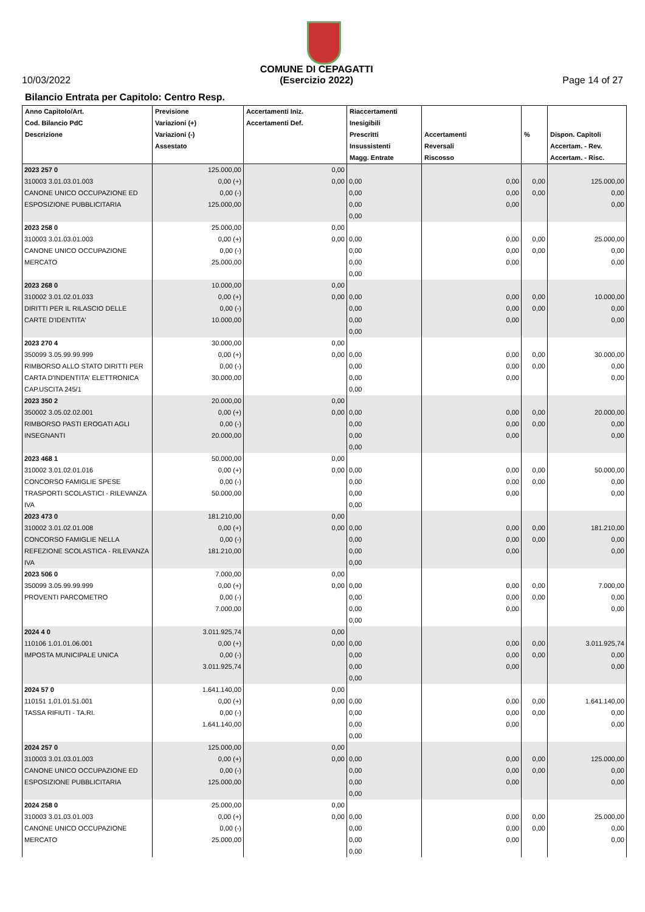10/03/2022
COMUNE DI CEPAGATTI
(Esercizio 2022)
Page 14 of 27
Bilancio Entrata per Capitolo: Centro Resp.
| Anno Capitolo/Art. Cod. Bilancio PdC Descrizione | Previsione Variazioni (+) Variazioni (-) Assestato | Accertamenti Iniz. Accertamenti Def. | Riaccertamenti Inesigibili Prescritti Insussistenti Magg. Entrate | Accertamenti Reversali Riscosso | % | Dispon. Capitoli Accertam. - Rev. Accertam. - Risc. |
| --- | --- | --- | --- | --- | --- | --- |
| 2023 257 0 310003 3.01.03.01.003 CANONE UNICO OCCUPAZIONE ED ESPOSIZIONE PUBBLICITARIA | 125.000,00 0,00 (+) 0,00 (-) 125.000,00 | 0,00 0,00 | 0,00 0,00 0,00 0,00 | 0,00 0,00 0,00 | 0,00 0,00 | 125.000,00 0,00 0,00 |
| 2023 258 0 310003 3.01.03.01.003 CANONE UNICO OCCUPAZIONE MERCATO | 25.000,00 0,00 (+) 0,00 (-) 25.000,00 | 0,00 0,00 | 0,00 0,00 0,00 0,00 | 0,00 0,00 0,00 | 0,00 0,00 | 25.000,00 0,00 0,00 |
| 2023 268 0 310002 3.01.02.01.033 DIRITTI PER IL RILASCIO DELLE CARTE D'IDENTITA' | 10.000,00 0,00 (+) 0,00 (-) 10.000,00 | 0,00 0,00 | 0,00 0,00 0,00 0,00 | 0,00 0,00 0,00 | 0,00 0,00 | 10.000,00 0,00 0,00 |
| 2023 270 4 350099 3.05.99.99.999 RIMBORSO ALLO STATO DIRITTI PER CARTA D'INDENTITA' ELETTRONICA CAP.USCITA 245/1 | 30.000,00 0,00 (+) 0,00 (-) 30.000,00 | 0,00 0,00 | 0,00 0,00 0,00 0,00 | 0,00 0,00 0,00 | 0,00 0,00 | 30.000,00 0,00 0,00 |
| 2023 350 2 350002 3.05.02.02.001 RIMBORSO PASTI EROGATI AGLI INSEGNANTI | 20.000,00 0,00 (+) 0,00 (-) 20.000,00 | 0,00 0,00 | 0,00 0,00 0,00 0,00 | 0,00 0,00 0,00 | 0,00 0,00 | 20.000,00 0,00 0,00 |
| 2023 468 1 310002 3.01.02.01.016 CONCORSO FAMIGLIE SPESE TRASPORTI SCOLASTICI - RILEVANZA IVA | 50.000,00 0,00 (+) 0,00 (-) 50.000,00 | 0,00 0,00 | 0,00 0,00 0,00 0,00 | 0,00 0,00 0,00 | 0,00 0,00 | 50.000,00 0,00 0,00 |
| 2023 473 0 310002 3.01.02.01.008 CONCORSO FAMIGLIE NELLA REFEZIONE SCOLASTICA - RILEVANZA IVA | 181.210,00 0,00 (+) 0,00 (-) 181.210,00 | 0,00 0,00 | 0,00 0,00 0,00 0,00 | 0,00 0,00 0,00 | 0,00 0,00 | 181.210,00 0,00 0,00 |
| 2023 506 0 350099 3.05.99.99.999 PROVENTI PARCOMETRO | 7.000,00 0,00 (+) 0,00 (-) 7.000,00 | 0,00 0,00 | 0,00 0,00 0,00 0,00 | 0,00 0,00 0,00 | 0,00 0,00 | 7.000,00 0,00 0,00 |
| 2024 4 0 110106 1.01.01.06.001 IMPOSTA MUNICIPALE UNICA | 3.011.925,74 0,00 (+) 0,00 (-) 3.011.925,74 | 0,00 0,00 | 0,00 0,00 0,00 0,00 | 0,00 0,00 0,00 | 0,00 0,00 | 3.011.925,74 0,00 0,00 |
| 2024 57 0 110151 1.01.01.51.001 TASSA RIFIUTI - TA.RI. | 1.641.140,00 0,00 (+) 0,00 (-) 1.641.140,00 | 0,00 0,00 | 0,00 0,00 0,00 0,00 | 0,00 0,00 0,00 | 0,00 0,00 | 1.641.140,00 0,00 0,00 |
| 2024 257 0 310003 3.01.03.01.003 CANONE UNICO OCCUPAZIONE ED ESPOSIZIONE PUBBLICITARIA | 125.000,00 0,00 (+) 0,00 (-) 125.000,00 | 0,00 0,00 | 0,00 0,00 0,00 0,00 | 0,00 0,00 0,00 | 0,00 0,00 | 125.000,00 0,00 0,00 |
| 2024 258 0 310003 3.01.03.01.003 CANONE UNICO OCCUPAZIONE MERCATO | 25.000,00 0,00 (+) 0,00 (-) 25.000,00 | 0,00 0,00 | 0,00 0,00 0,00 0,00 | 0,00 0,00 0,00 | 0,00 0,00 | 25.000,00 0,00 0,00 |